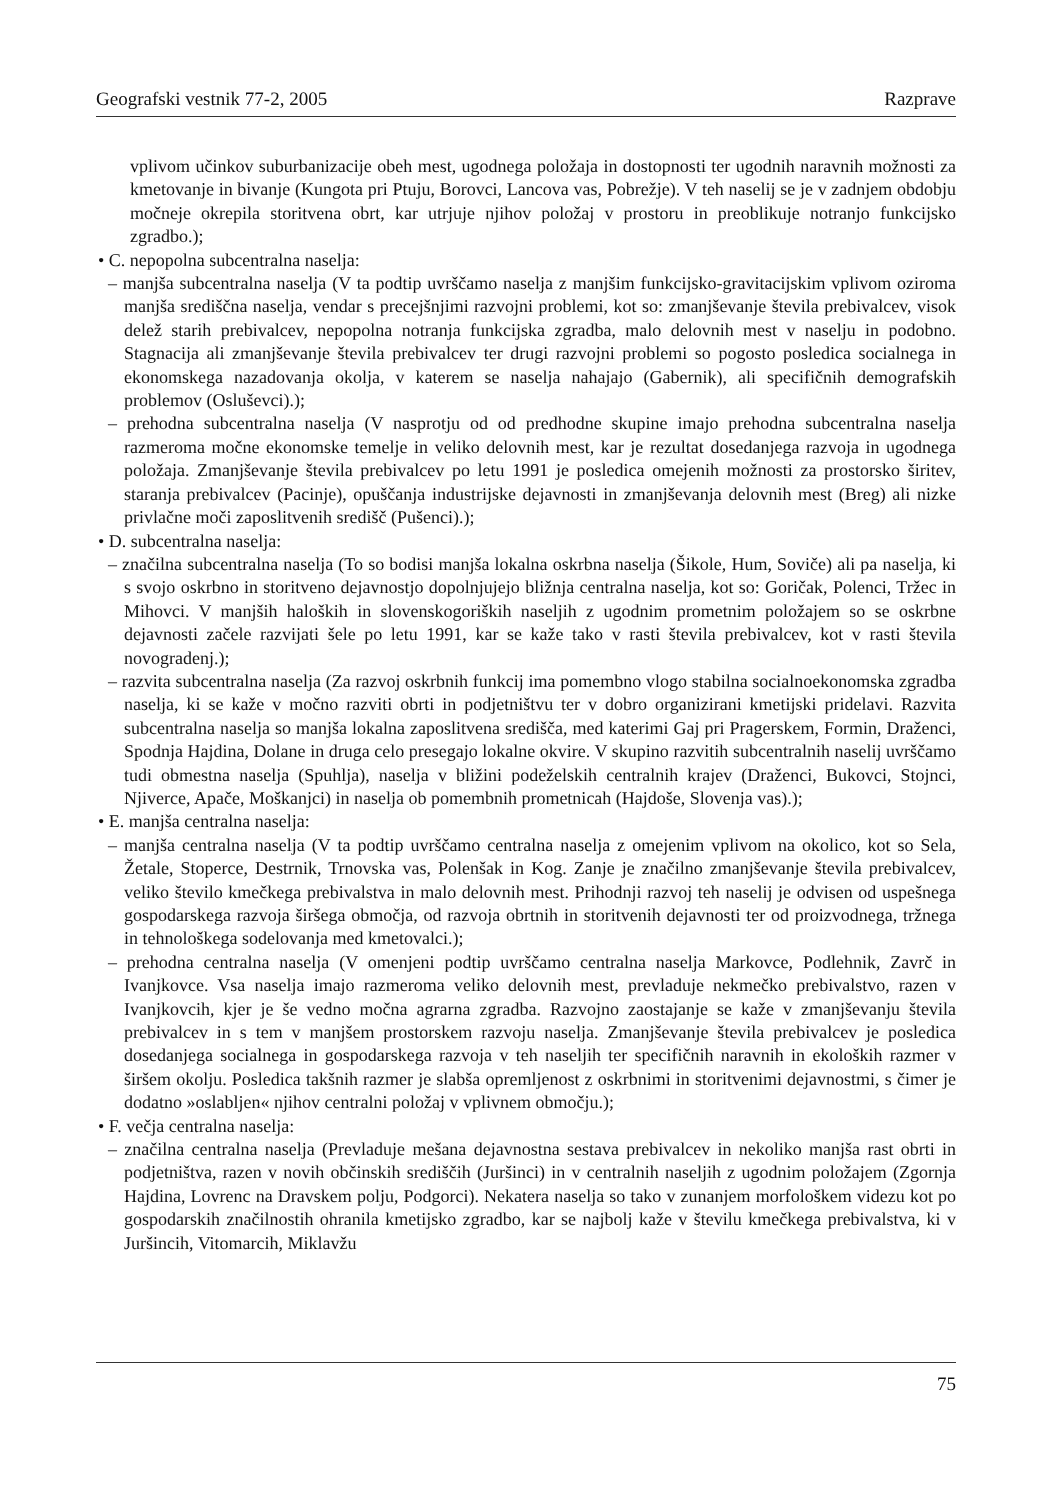Geografski vestnik 77-2, 2005 Razprave
vplivom učinkov suburbanizacije obeh mest, ugodnega položaja in dostopnosti ter ugodnih naravnih možnosti za kmetovanje in bivanje (Kungota pri Ptuju, Borovci, Lancova vas, Pobrežje). V teh naselij se je v zadnjem obdobju močneje okrepila storitvena obrt, kar utrjuje njihov položaj v prostoru in preoblikuje notranjo funkcijsko zgradbo.);
• C. nepopolna subcentralna naselja:
– manjša subcentralna naselja (V ta podtip uvrščamo naselja z manjšim funkcijsko-gravitacijskim vplivom oziroma manjša središčna naselja, vendar s precejšnjimi razvojni problemi, kot so: zmanjševanje števila prebivalcev, visok delež starih prebivalcev, nepopolna notranja funkcijska zgradba, malo delovnih mest v naselju in podobno. Stagnacija ali zmanjševanje števila prebivalcev ter drugi razvojni problemi so pogosto posledica socialnega in ekonomskega nazadovanja okolja, v katerem se naselja nahajajo (Gabernik), ali specifičnih demografskih problemov (Osluševci).);
– prehodna subcentralna naselja (V nasprotju od od predhodne skupine imajo prehodna subcentralna naselja razmeroma močne ekonomske temelje in veliko delovnih mest, kar je rezultat dosedanjega razvoja in ugodnega položaja. Zmanjševanje števila prebivalcev po letu 1991 je posledica omejenih možnosti za prostorsko širitev, staranja prebivalcev (Pacinje), opuščanja industrijske dejavnosti in zmanjševanja delovnih mest (Breg) ali nizke privlačne moči zaposlitvenih središč (Pušenci).);
• D. subcentralna naselja:
– značilna subcentralna naselja (To so bodisi manjša lokalna oskrbna naselja (Šikole, Hum, Soviče) ali pa naselja, ki s svojo oskrbno in storitveno dejavnostjo dopolnjujejo bližnja centralna naselja, kot so: Goričak, Polenci, Tržec in Mihovci. V manjših haloških in slovenskogoriških naseljih z ugodnim prometnim položajem so se oskrbne dejavnosti začele razvijati šele po letu 1991, kar se kaže tako v rasti števila prebivalcev, kot v rasti števila novogradenj.);
– razvita subcentralna naselja (Za razvoj oskrbnih funkcij ima pomembno vlogo stabilna socialnoekonomska zgradba naselja, ki se kaže v močno razviti obrti in podjetništvu ter v dobro organizirani kmetijski pridelavi. Razvita subcentralna naselja so manjša lokalna zaposlitvena središča, med katerimi Gaj pri Pragerskem, Formin, Draženci, Spodnja Hajdina, Dolane in druga celo presegajo lokalne okvire. V skupino razvitih subcentralnih naselij uvrščamo tudi obmestna naselja (Spuhlja), naselja v bližini podeželskih centralnih krajev (Draženci, Bukovci, Stojnci, Njiverce, Apače, Moškanjci) in naselja ob pomembnih prometnicah (Hajdoše, Slovenja vas).);
• E. manjša centralna naselja:
– manjša centralna naselja (V ta podtip uvrščamo centralna naselja z omejenim vplivom na okolico, kot so Sela, Žetale, Stoperce, Destrnik, Trnovska vas, Polenšak in Kog. Zanje je značilno zmanjševanje števila prebivalcev, veliko število kmečkega prebivalstva in malo delovnih mest. Prihodnji razvoj teh naselij je odvisen od uspešnega gospodarskega razvoja širšega območja, od razvoja obrtnih in storitvenih dejavnosti ter od proizvodnega, tržnega in tehnološkega sodelovanja med kmetovalci.);
– prehodna centralna naselja (V omenjeni podtip uvrščamo centralna naselja Markovce, Podlehnik, Zavrč in Ivanjkovce. Vsa naselja imajo razmeroma veliko delovnih mest, prevladuje nekmečko prebivalstvo, razen v Ivanjkovcih, kjer je še vedno močna agrarna zgradba. Razvojno zaostajanje se kaže v zmanjševanju števila prebivalcev in s tem v manjšem prostorskem razvoju naselja. Zmanjševanje števila prebivalcev je posledica dosedanjega socialnega in gospodarskega razvoja v teh naseljih ter specifičnih naravnih in ekoloških razmer v širšem okolju. Posledica takšnih razmer je slabša opremljenost z oskrbnimi in storitvenimi dejavnostmi, s čimer je dodatno »oslabljen« njihov centralni položaj v vplivnem območju.);
• F. večja centralna naselja:
– značilna centralna naselja (Prevladuje mešana dejavnostna sestava prebivalcev in nekoliko manjša rast obrti in podjetništva, razen v novih občinskih središčih (Juršinci) in v centralnih naseljih z ugodnim položajem (Zgornja Hajdina, Lovrenc na Dravskem polju, Podgorci). Nekatera naselja so tako v zunanjem morfološkem videzu kot po gospodarskih značilnostih ohranila kmetijsko zgradbo, kar se najbolj kaže v številu kmečkega prebivalstva, ki v Juršincih, Vitomarcih, Miklavžu
75